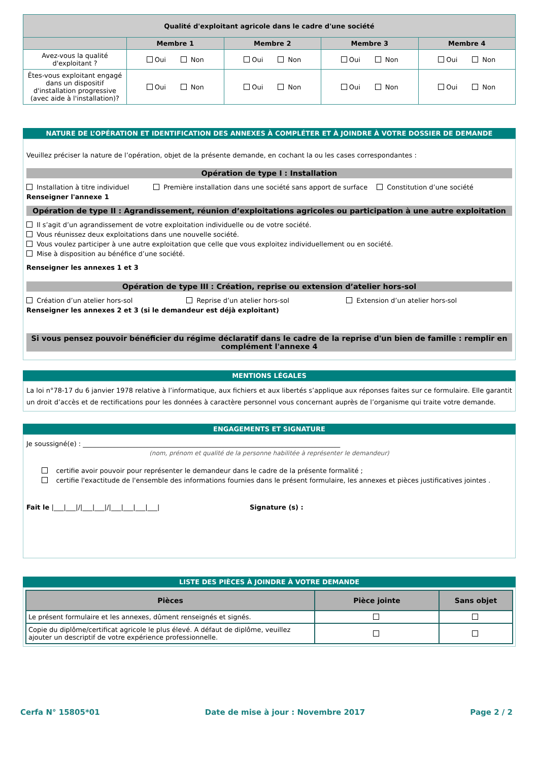| Qualité d'exploitant agricole dans le cadre d'une société | | | | |
| --- | --- | --- | --- | --- |
| | Membre 1 | Membre 2 | Membre 3 | Membre 4 |
| Avez-vous la qualité d'exploitant ? | Oui Non | Oui Non | Oui Non | Oui Non |
| Êtes-vous exploitant engagé dans un dispositif d'installation progressive (avec aide à l'installation)? | Oui Non | Oui Non | Oui Non | Oui Non |
NATURE DE L’OPÉRATION ET IDENTIFICATION DES ANNEXES À COMPLÉTER ET À JOINDRE À VOTRE DOSSIER DE DEMANDE
Veuillez préciser la nature de l’opération, objet de la présente demande, en cochant la ou les cases correspondantes :
Opération de type I : Installation
Installation à titre individuel Première installation dans une société sans apport de surface Constitution d’une société
Renseigner l'annexe 1
Opération de type II : Agrandissement, réunion d’exploitations agricoles ou participation à une autre exploitation
Il s’agit d’un agrandissement de votre exploitation individuelle ou de votre société.
Vous réunissez deux exploitations dans une nouvelle société.
Vous voulez participer à une autre exploitation que celle que vous exploitez individuellement ou en société.
Mise à disposition au bénéfice d’une société.
Renseigner les annexes 1 et 3
Opération de type III : Création, reprise ou extension d’atelier hors-sol
Création d’un atelier hors-sol Reprise d’un atelier hors-sol Extension d’un atelier hors-sol
Renseigner les annexes 2 et 3 (si le demandeur est déjà exploitant)
Si vous pensez pouvoir bénéficier du régime déclaratif dans le cadre de la reprise d'un bien de famille : remplir en complément l'annexe 4
MENTIONS LÉGALES
La loi n°78-17 du 6 janvier 1978 relative à l’informatique, aux fichiers et aux libertés s’applique aux réponses faites sur ce formulaire. Elle garantit un droit d’accès et de rectifications pour les données à caractère personnel vous concernant auprès de l’organisme qui traite votre demande.
ENGAGEMENTS ET SIGNATURE
Je soussigné(e) : ______________________________________________________________________________
(nom, prénom et qualité de la personne habilitée à représenter le demandeur)
certifie avoir pouvoir pour représenter le demandeur dans le cadre de la présente formalité ;
certifie l'exactitude de l'ensemble des informations fournies dans le présent formulaire, les annexes et pièces justificatives jointes .
Fait le |___|___|/|___|___|/|___|___|___|___| Signature (s) :
LISTE DES PIÈCES À JOINDRE À VOTRE DEMANDE
| Pièces | Pièce jointe | Sans objet |
| --- | --- | --- |
| Le présent formulaire et les annexes, dûment renseignés et signés. | | |
| Copie du diplôme/certificat agricole le plus élevé. A défaut de diplôme, veuillez ajouter un descriptif de votre expérience professionnelle. | | |
Cerfa N° 15805*01 Date de mise à jour : Novembre 2017 Page 2 / 2